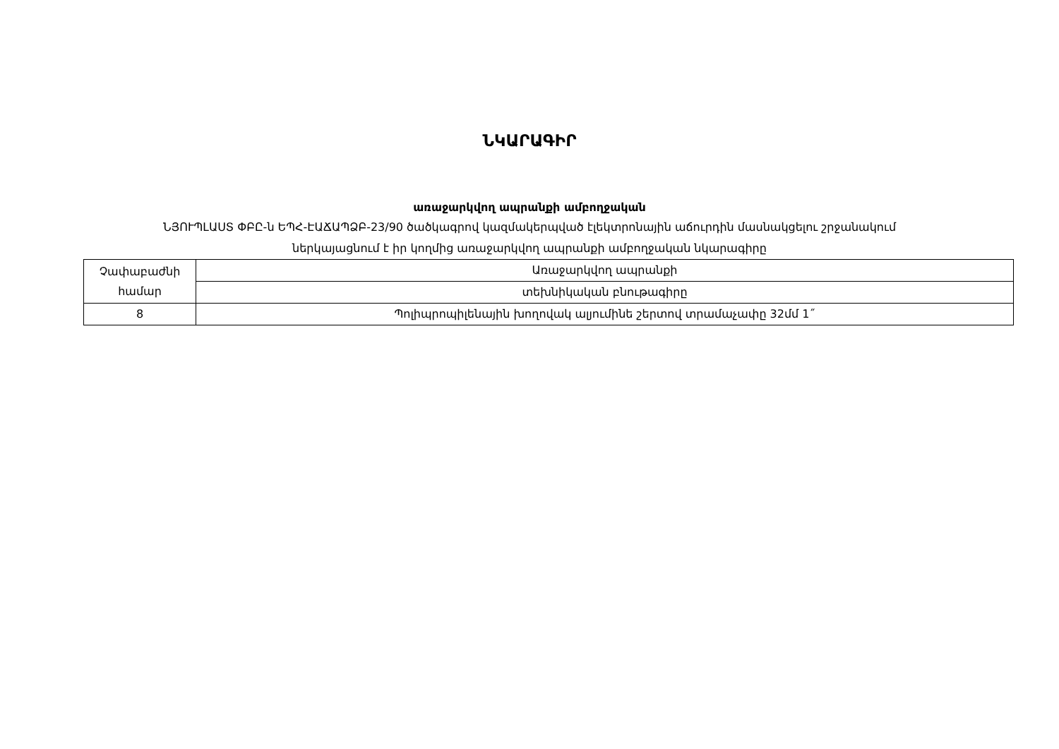ՆԿԱՐԱԳԻՐ
առաջարկվող ապրանքի ամբողջական
ՆՅՈՒՊԼԱՍՏ ՓԲԸ-ն ԵՊՀ-ԷԱՃԱՊՁԲ-23/90 ծածկագրով կազմակերպված էլեկտրոնային աճուրդին մասնակցելու շրջանակում
ներկայացնում է իր կողմից առաջարկվող ապրանքի ամբողջական նկարագիրը
| Չափաբաժնի համար | Առաջարկվող ապրանքի |
| | տեխնիկական բնութագիրը |
| 8 | Պոլիպրոպիլենային խողովակ ալյումինե շերտով տրամաչափը 32մմ 1˝ |